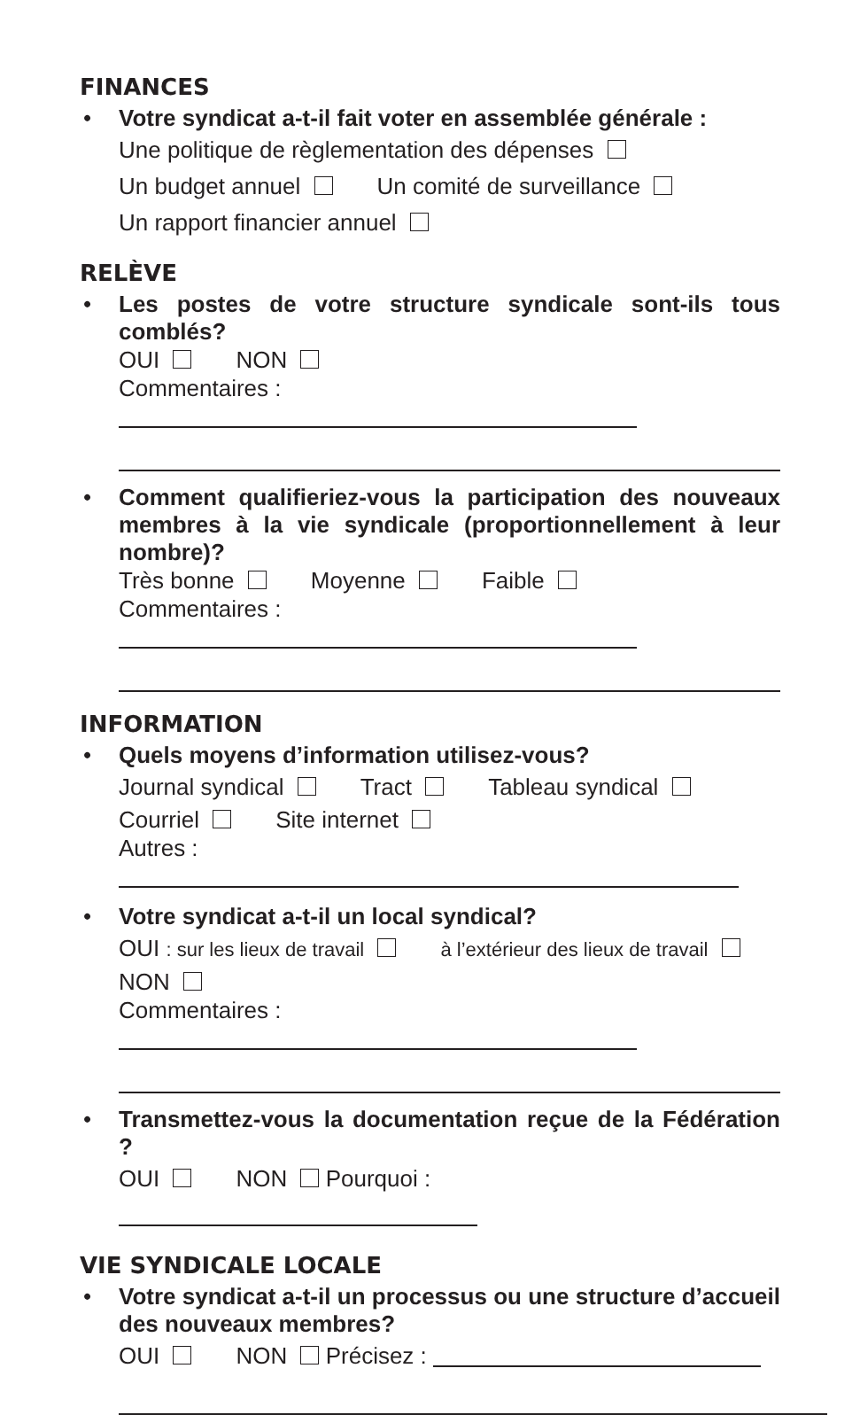FINANCES
•
Votre syndicat a-t-il fait voter en assemblée générale :
Une politique de règlementation des dépenses
Un budget annuel Un comité de surveillance
Un rapport financier annuel
RELÈVE
•
Les postes de votre structure syndicale sont-ils tous comblés?
OUI NON
Commentaires :
•
Comment qualifieriez-vous la participation des nouveaux membres à la vie syndicale (proportionnellement à leur nombre)?
Très bonne Moyenne Faible
Commentaires :
INFORMATION
•
Quels moyens d’information utilisez-vous?
Journal syndical Tract Tableau syndical
Courriel Site internet
Autres :
•
Votre syndicat a-t-il un local syndical?
OUI : sur les lieux de travail à l’extérieur des lieux de travail
NON
Commentaires :
•
Transmettez-vous la documentation reçue de la Fédération ?
OUI NON Pourquoi :
VIE SYNDICALE LOCALE
•
Votre syndicat a-t-il un processus ou une structure d’accueil des nouveaux membres?
OUI NON Précisez :